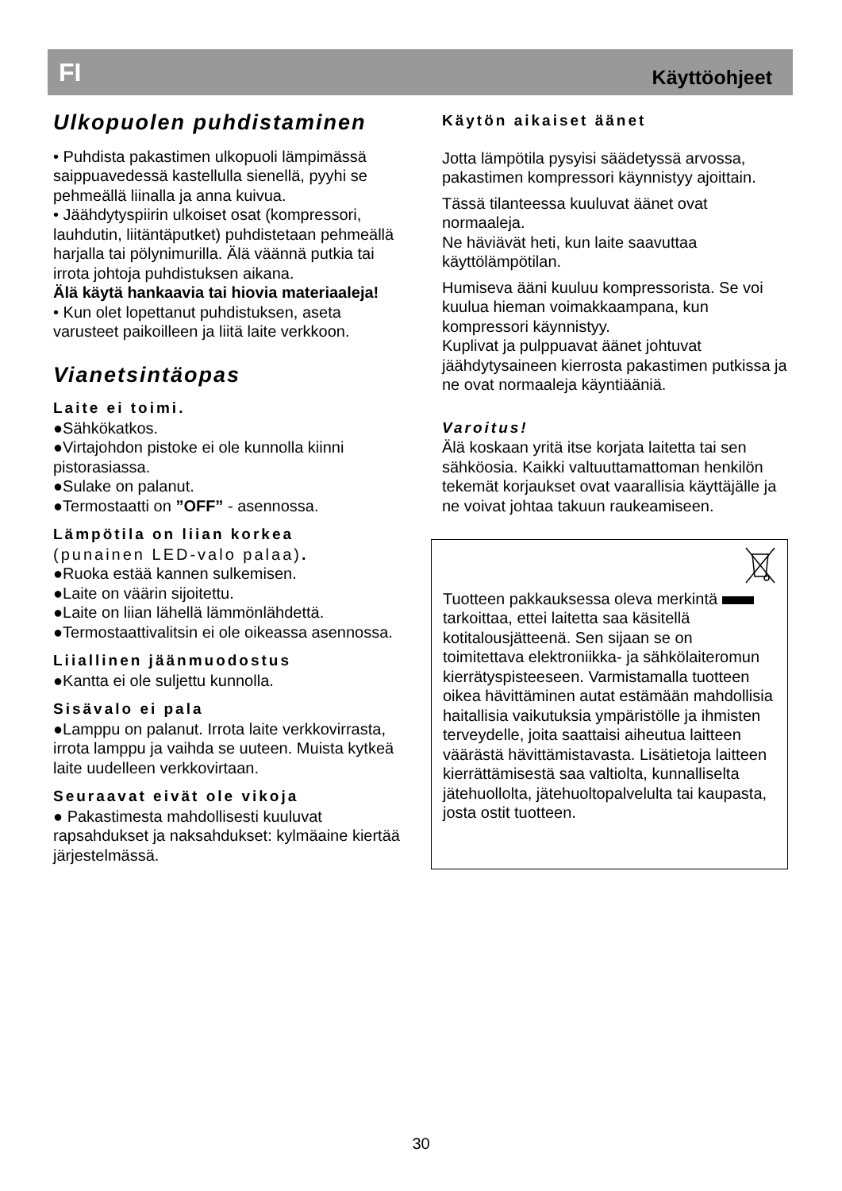FI Käyttöohjeet
Ulkopuolen puhdistaminen
• Puhdista pakastimen ulkopuoli lämpimässä saippuavedessä kastellulla sienellä, pyyhi se pehmeällä liinalla ja anna kuivua.
• Jäähdytyspiirin ulkoiset osat (kompressori, lauhdutin, liitäntäputket) puhdistetaan pehmeällä harjalla tai pölynimurilla. Älä väännä putkia tai irrota johtoja puhdistuksen aikana.
Älä käytä hankaavia tai hiovia materiaaleja!
• Kun olet lopettanut puhdistuksen, aseta varusteet paikoilleen ja liitä laite verkkoon.
Vianetsintäopas
Laite ei toimi.
●Sähkökatkos.
●Virtajohdon pistoke ei ole kunnolla kiinni pistorasiassa.
●Sulake on palanut.
●Termostaatti on ”OFF” - asennossa.
Lämpötila on liian korkea
(punainen LED-valo palaa).
●Ruoka estää kannen sulkemisen.
●Laite on väärin sijoitettu.
●Laite on liian lähellä lämmönlähdettä.
●Termostaattivalitsin ei ole oikeassa asennossa.
Liiallinen jäänmuodostus
●Kantta ei ole suljettu kunnolla.
Sisävalo ei pala
●Lamppu on palanut. Irrota laite verkkovirrasta, irrota lamppu ja vaihda se uuteen. Muista kytkeä laite uudelleen verkkovirtaan.
Seuraavat eivät ole vikoja
● Pakastimesta mahdollisesti kuuluvat rapsahdukset ja naksahdukset: kylmäaine kiertää järjestelmässä.
Käytön aikaiset äänet
Jotta lämpötila pysyisi säädetyssä arvossa, pakastimen kompressori käynnistyy ajoittain.
Tässä tilanteessa kuuluvat äänet ovat normaaleja.
Ne häviävät heti, kun laite saavuttaa käyttölämpötilan.
Humiseva ääni kuuluu kompressorista. Se voi kuulua hieman voimakkaampana, kun kompressori käynnistyy.
Kuplivat ja pulppuavat äänet johtuvat jäähdytysaineen kierrosta pakastimen putkissa ja ne ovat normaaleja käyntiääniä.
Varoitus!
Älä koskaan yritä itse korjata laitetta tai sen sähköosia. Kaikki valtuuttamattoman henkilön tekemät korjaukset ovat vaarallisia käyttäjälle ja ne voivat johtaa takuun raukeamiseen.
Tuotteen pakkauksessa oleva merkintä tarkoittaa, ettei laitetta saa käsitellä kotitalousjätteenä. Sen sijaan se on toimitettava elektroniikka- ja sähkölaiteromun kierrätyspisteeseen. Varmistamalla tuotteen oikea hävittäminen autat estämään mahdollisia haitallisia vaikutuksia ympäristölle ja ihmisten terveydelle, joita saattaisi aiheutua laitteen väärästä hävittämistavasta. Lisätietoja laitteen kierrättämisestä saa valtiolta, kunnalliselta jätehuollolta, jätehuoltopalvelulta tai kaupasta, josta ostit tuotteen.
30